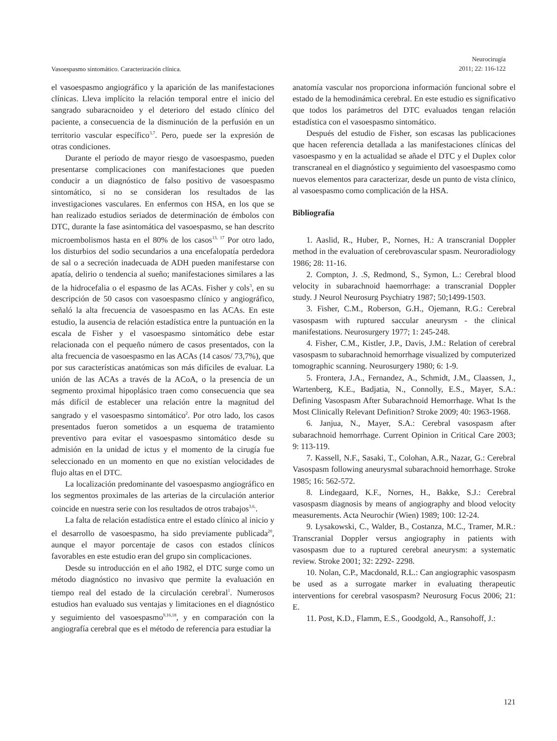Vasoespasmo sintomático. Caracterización clínica.
Neurocirugía
2011; 22: 116-122
el vasoespasmo angiográfico y la aparición de las manifestaciones clínicas. Lleva implícito la relación temporal entre el inicio del sangrado subaracnoideo y el deterioro del estado clínico del paciente, a consecuencia de la disminución de la perfusión en un territorio vascular específico<sup>3,7</sup>. Pero, puede ser la expresión de otras condiciones.
Durante el periodo de mayor riesgo de vasoespasmo, pueden presentarse complicaciones con manifestaciones que pueden conducir a un diagnóstico de falso positivo de vasoespasmo sintomático, si no se consideran los resultados de las investigaciones vasculares. En enfermos con HSA, en los que se han realizado estudios seriados de determinación de émbolos con DTC, durante la fase asintomática del vasoespasmo, se han descrito microembolismos hasta en el 80% de los casos<sup>13, 17</sup> Por otro lado, los disturbios del sodio secundarios a una encefalopatía perdedora de sal o a secreción inadecuada de ADH pueden manifestarse con apatía, delirio o tendencia al sueño; manifestaciones similares a las de la hidrocefalia o el espasmo de las ACAs. Fisher y cols<sup>3</sup>, en su descripción de 50 casos con vasoespasmo clínico y angiográfico, señaló la alta frecuencia de vasoespasmo en las ACAs. En este estudio, la ausencia de relación estadística entre la puntuación en la escala de Fisher y el vasoespasmo sintomático debe estar relacionada con el pequeño número de casos presentados, con la alta frecuencia de vasoespasmo en las ACAs (14 casos/ 73,7%), que por sus características anatómicas son más difíciles de evaluar. La unión de las ACAs a través de la ACoA, o la presencia de un segmento proximal hipoplásico traen como consecuencia que sea más difícil de establecer una relación entre la magnitud del sangrado y el vasoespasmo sintomático<sup>2</sup>. Por otro lado, los casos presentados fueron sometidos a un esquema de tratamiento preventivo para evitar el vasoespasmo sintomático desde su admisión en la unidad de ictus y el momento de la cirugía fue seleccionado en un momento en que no existían velocidades de flujo altas en el DTC.
La localización predominante del vasoespasmo angiográfico en los segmentos proximales de las arterias de la circulación anterior coincide en nuestra serie con los resultados de otros trabajos<sup>3,6,</sup>.
La falta de relación estadística entre el estado clínico al inicio y el desarrollo de vasoespasmo, ha sido previamente publicada<sup>20</sup>, aunque el mayor porcentaje de casos con estados clínicos favorables en este estudio eran del grupo sin complicaciones.
Desde su introducción en el año 1982, el DTC surge como un método diagnóstico no invasivo que permite la evaluación en tiempo real del estado de la circulación cerebral<sup>1</sup>. Numerosos estudios han evaluado sus ventajas y limitaciones en el diagnóstico y seguimiento del vasoespasmo<sup>9,16,18</sup>, y en comparación con la angiografía cerebral que es el método de referencia para estudiar la
anatomía vascular nos proporciona información funcional sobre el estado de la hemodinámica cerebral. En este estudio es significativo que todos los parámetros del DTC evaluados tengan relación estadística con el vasoespasmo sintomático.
Después del estudio de Fisher, son escasas las publicaciones que hacen referencia detallada a las manifestaciones clínicas del vasoespasmo y en la actualidad se añade el DTC y el Duplex color transcraneal en el diagnóstico y seguimiento del vasoespasmo como nuevos elementos para caracterizar, desde un punto de vista clínico, al vasoespasmo como complicación de la HSA.
Bibliografía
1. Aaslid, R., Huber, P., Nornes, H.: A transcranial Doppler method in the evaluation of cerebrovascular spasm. Neuroradiology 1986; 28: 11-16.
2. Compton, J. .S, Redmond, S., Symon, L.: Cerebral blood velocity in subarachnoid haemorrhage: a transcranial Doppler study. J Neurol Neurosurg Psychiatry 1987; 50;1499-1503.
3. Fisher, C.M., Roberson, G.H., Ojemann, R.G.: Cerebral vasospasm with ruptured saccular aneurysm - the clinical manifestations. Neurosurgery 1977; 1: 245-248.
4. Fisher, C.M., Kistler, J.P., Davis, J.M.: Relation of cerebral vasospasm to subarachnoid hemorrhage visualized by computerized tomographic scanning. Neurosurgery 1980; 6: 1-9.
5. Frontera, J.A., Fernandez, A., Schmidt, J.M., Claassen, J., Wartenberg, K.E., Badjatia, N., Connolly, E.S., Mayer, S.A.: Defining Vasospasm After Subarachnoid Hemorrhage. What Is the Most Clinically Relevant Definition? Stroke 2009; 40: 1963-1968.
6. Janjua, N., Mayer, S.A.: Cerebral vasospasm after subarachnoid hemorrhage. Current Opinion in Critical Care 2003; 9: 113-119.
7. Kassell, N.F., Sasaki, T., Colohan, A.R., Nazar, G.: Cerebral Vasospasm following aneurysmal subarachnoid hemorrhage. Stroke 1985; 16: 562-572.
8. Lindegaard, K.F., Nornes, H., Bakke, S.J.: Cerebral vasospasm diagnosis by means of angiography and blood velocity measurements. Acta Neurochir (Wien) 1989; 100: 12-24.
9. Lysakowski, C., Walder, B., Costanza, M.C., Tramer, M.R.: Transcranial Doppler versus angiography in patients with vasospasm due to a ruptured cerebral aneurysm: a systematic review. Stroke 2001; 32: 2292- 2298.
10. Nolan, C.P., Macdonald, R.L.: Can angiographic vasospasm be used as a surrogate marker in evaluating therapeutic interventions for cerebral vasospasm? Neurosurg Focus 2006; 21: E.
11. Post, K.D., Flamm, E.S., Goodgold, A., Ransohoff, J.:
121